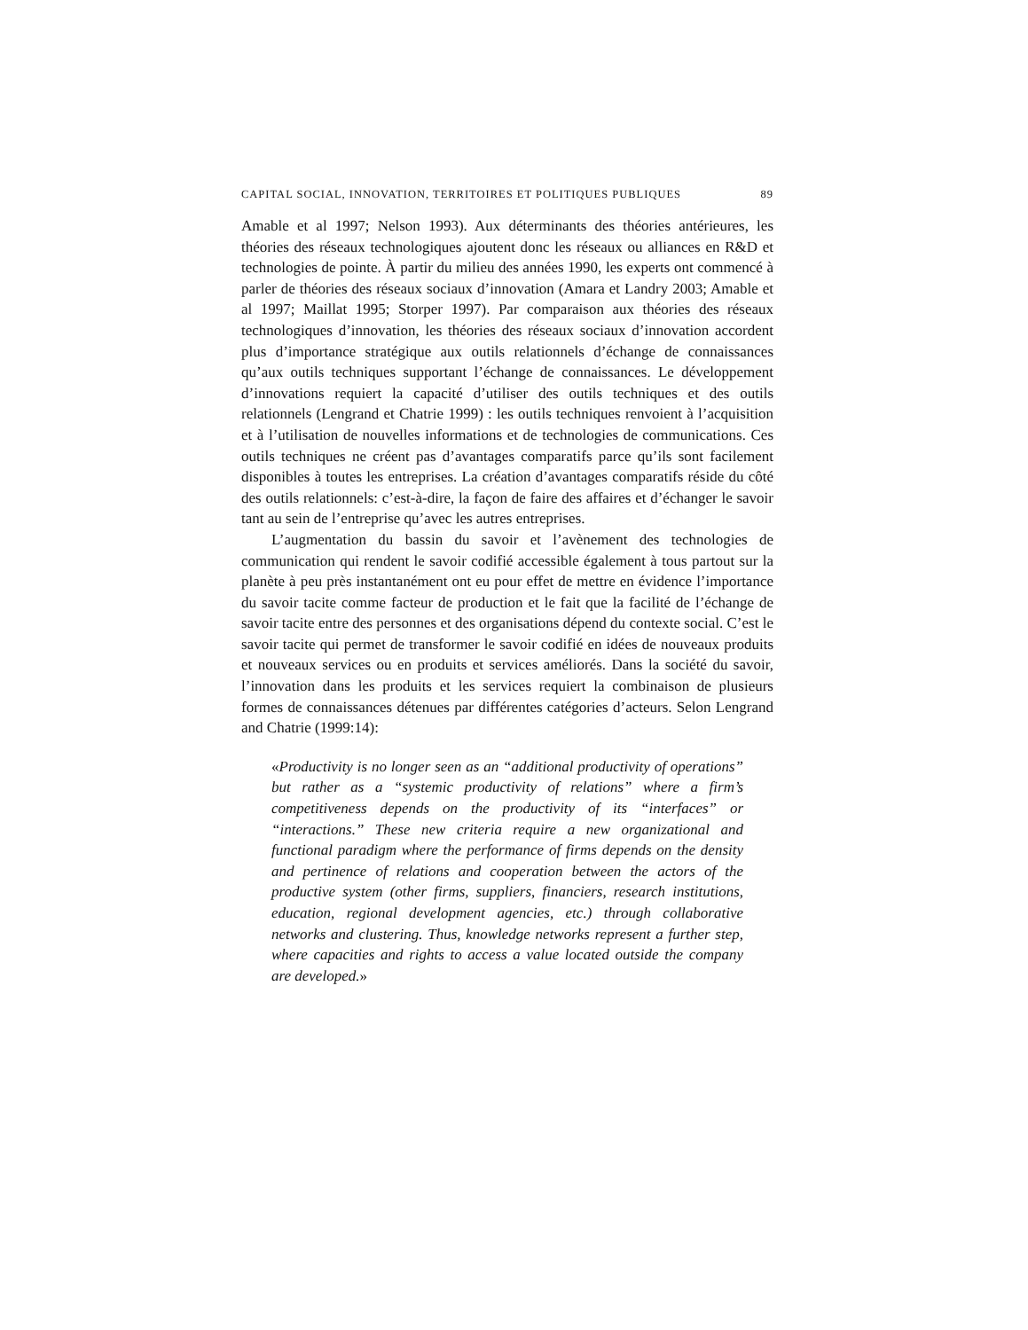CAPITAL SOCIAL, INNOVATION, TERRITOIRES ET POLITIQUES PUBLIQUES 89
Amable et al 1997; Nelson 1993). Aux déterminants des théories antérieures, les théories des réseaux technologiques ajoutent donc les réseaux ou alliances en R&D et technologies de pointe. À partir du milieu des années 1990, les experts ont commencé à parler de théories des réseaux sociaux d’innovation (Amara et Landry 2003; Amable et al 1997; Maillat 1995; Storper 1997). Par comparaison aux théories des réseaux technologiques d’innovation, les théories des réseaux sociaux d’innovation accordent plus d’importance stratégique aux outils relationnels d’échange de connaissances qu’aux outils techniques supportant l’échange de connaissances. Le développement d’innovations requiert la capacité d’utiliser des outils techniques et des outils relationnels (Lengrand et Chatrie 1999) : les outils techniques renvoient à l’acquisition et à l’utilisation de nouvelles informations et de technologies de communications. Ces outils techniques ne créent pas d’avantages comparatifs parce qu’ils sont facilement disponibles à toutes les entreprises. La création d’avantages comparatifs réside du côté des outils relationnels: c’est-à-dire, la façon de faire des affaires et d’échanger le savoir tant au sein de l’entreprise qu’avec les autres entreprises.
L’augmentation du bassin du savoir et l’avènement des technologies de communication qui rendent le savoir codifié accessible également à tous partout sur la planète à peu près instantanément ont eu pour effet de mettre en évidence l’importance du savoir tacite comme facteur de production et le fait que la facilité de l’échange de savoir tacite entre des personnes et des organisations dépend du contexte social. C’est le savoir tacite qui permet de transformer le savoir codifié en idées de nouveaux produits et nouveaux services ou en produits et services améliorés. Dans la société du savoir, l’innovation dans les produits et les services requiert la combinaison de plusieurs formes de connaissances détenues par différentes catégories d’acteurs. Selon Lengrand and Chatrie (1999:14):
«Productivity is no longer seen as an “additional productivity of operations” but rather as a “systemic productivity of relations” where a firm’s competitiveness depends on the productivity of its “interfaces” or “interactions.” These new criteria require a new organizational and functional paradigm where the performance of firms depends on the density and pertinence of relations and cooperation between the actors of the productive system (other firms, suppliers, financiers, research institutions, education, regional development agencies, etc.) through collaborative networks and clustering. Thus, knowledge networks represent a further step, where capacities and rights to access a value located outside the company are developed.»